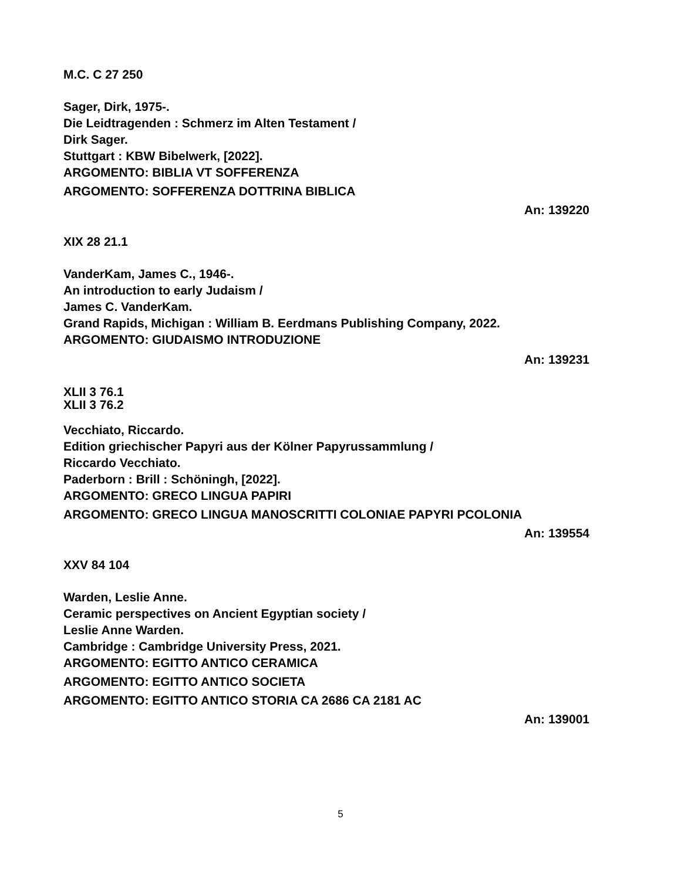M.C. C 27 250
Sager, Dirk, 1975-.
Die Leidtragenden : Schmerz im Alten Testament /
Dirk Sager.
Stuttgart : KBW Bibelwerk, [2022].
ARGOMENTO: BIBLIA VT SOFFERENZA
ARGOMENTO: SOFFERENZA DOTTRINA BIBLICA
An: 139220
XIX 28 21.1
VanderKam, James C., 1946-.
An introduction to early Judaism /
James C. VanderKam.
Grand Rapids, Michigan : William B. Eerdmans Publishing Company, 2022.
ARGOMENTO: GIUDAISMO INTRODUZIONE
An: 139231
XLII 3 76.1
XLII 3 76.2
Vecchiato, Riccardo.
Edition griechischer Papyri aus der Kölner Papyrussammlung /
Riccardo Vecchiato.
Paderborn : Brill : Schöningh, [2022].
ARGOMENTO: GRECO LINGUA PAPIRI
ARGOMENTO: GRECO LINGUA MANOSCRITTI COLONIAE PAPYRI PCOLONIA
An: 139554
XXV 84 104
Warden, Leslie Anne.
Ceramic perspectives on Ancient Egyptian society /
Leslie Anne Warden.
Cambridge : Cambridge University Press, 2021.
ARGOMENTO: EGITTO ANTICO CERAMICA
ARGOMENTO: EGITTO ANTICO SOCIETA
ARGOMENTO: EGITTO ANTICO STORIA CA 2686 CA 2181 AC
An: 139001
5